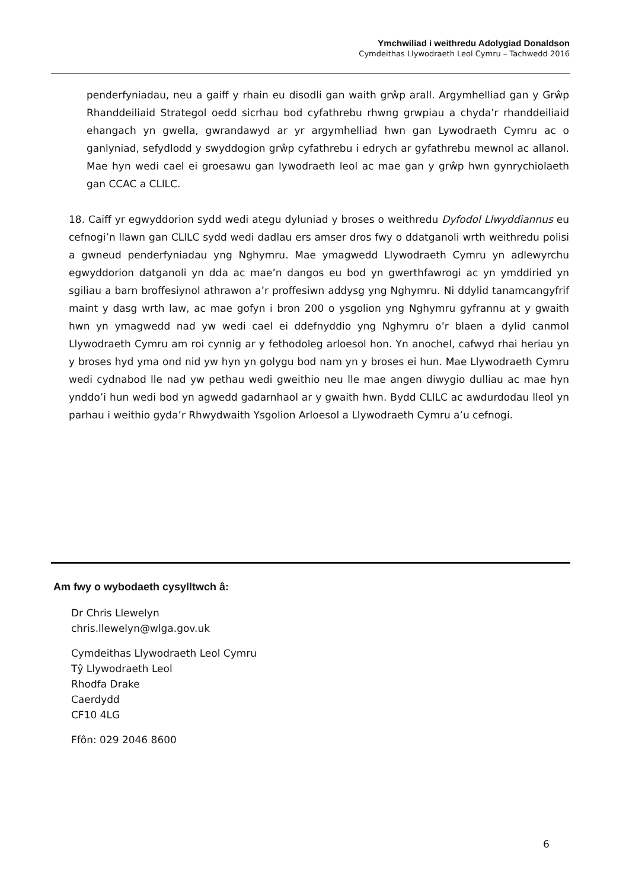Ymchwiliad i weithredu Adolygiad Donaldson
Cymdeithas Llywodraeth Leol Cymru – Tachwedd 2016
penderfyniadau, neu a gaiff y rhain eu disodli gan waith grŵp arall. Argymhelliad gan y Grŵp Rhanddeiliaid Strategol oedd sicrhau bod cyfathrebu rhwng grwpiau a chyda’r rhanddeiliaid ehangach yn gwella, gwrandawyd ar yr argymhelliad hwn gan Lywodraeth Cymru ac o ganlyniad, sefydlodd y swyddogion grŵp cyfathrebu i edrych ar gyfathrebu mewnol ac allanol. Mae hyn wedi cael ei groesawu gan lywodraeth leol ac mae gan y grŵp hwn gynrychiolaeth gan CCAC a CLlLC.
18. Caiff yr egwyddorion sydd wedi ategu dyluniad y broses o weithredu Dyfodol Llwyddiannus eu cefnogi’n llawn gan CLlLC sydd wedi dadlau ers amser dros fwy o ddatganoli wrth weithredu polisi a gwneud penderfyniadau yng Nghymru. Mae ymagwedd Llywodraeth Cymru yn adlewyrchu egwyddorion datganoli yn dda ac mae’n dangos eu bod yn gwerthfawrogi ac yn ymddiried yn sgiliau a barn broffesiynol athrawon a’r proffesiwn addysg yng Nghymru. Ni ddylid tanamcangyfrif maint y dasg wrth law, ac mae gofyn i bron 200 o ysgolion yng Nghymru gyfrannu at y gwaith hwn yn ymagwedd nad yw wedi cael ei ddefnyddio yng Nghymru o’r blaen a dylid canmol Llywodraeth Cymru am roi cynnig ar y fethodoleg arloesol hon. Yn anochel, cafwyd rhai heriau yn y broses hyd yma ond nid yw hyn yn golygu bod nam yn y broses ei hun. Mae Llywodraeth Cymru wedi cydnabod lle nad yw pethau wedi gweithio neu lle mae angen diwygio dulliau ac mae hyn ynddo’i hun wedi bod yn agwedd gadarnhaol ar y gwaith hwn. Bydd CLlLC ac awdurdodau lleol yn parhau i weithio gyda’r Rhwydwaith Ysgolion Arloesol a Llywodraeth Cymru a’u cefnogi.
Am fwy o wybodaeth cysylltwch â:
Dr Chris Llewelyn
chris.llewelyn@wlga.gov.uk
Cymdeithas Llywodraeth Leol Cymru
Tŷ Llywodraeth Leol
Rhodfa Drake
Caerdydd
CF10 4LG
Ffôn: 029 2046 8600
6